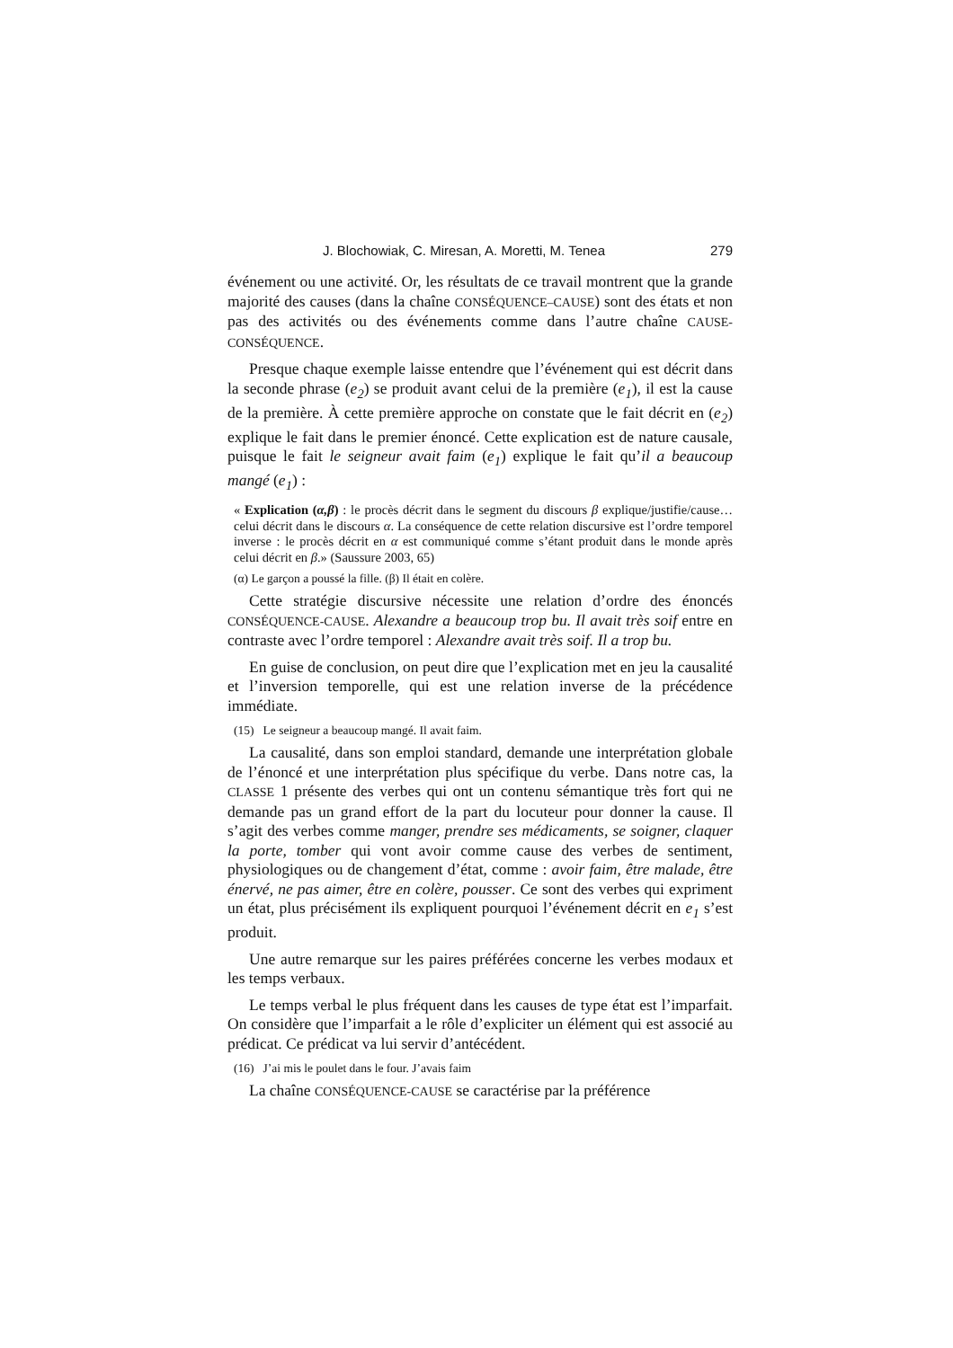J. Blochowiak, C. Miresan, A. Moretti, M. Tenea 279
événement ou une activité. Or, les résultats de ce travail montrent que la grande majorité des causes (dans la chaîne CONSÉQUENCE–CAUSE) sont des états et non pas des activités ou des événements comme dans l’autre chaîne CAUSE-CONSÉQUENCE.
Presque chaque exemple laisse entendre que l’événement qui est décrit dans la seconde phrase (e<sub>2</sub>) se produit avant celui de la première (e<sub>1</sub>), il est la cause de la première. À cette première approche on constate que le fait décrit en (e<sub>2</sub>) explique le fait dans le premier énoncé. Cette explication est de nature causale, puisque le fait le seigneur avait faim (e<sub>1</sub>) explique le fait qu’il a beaucoup mangé (e<sub>1</sub>) :
« Explication (α,β) : le procès décrit dans le segment du discours β explique/justifie/cause… celui décrit dans le discours α. La conséquence de cette relation discursive est l’ordre temporel inverse : le procès décrit en α est communiqué comme s’étant produit dans le monde après celui décrit en β.» (Saussure 2003, 65)
(α) Le garçon a poussé la fille. (β) Il était en colère.
Cette stratégie discursive nécessite une relation d’ordre des énoncés CONSÉQUENCE-CAUSE. Alexandre a beaucoup trop bu. Il avait très soif entre en contraste avec l’ordre temporel : Alexandre avait très soif. Il a trop bu.
En guise de conclusion, on peut dire que l’explication met en jeu la causalité et l’inversion temporelle, qui est une relation inverse de la précédence immédiate.
(15) Le seigneur a beaucoup mangé. Il avait faim.
La causalité, dans son emploi standard, demande une interprétation globale de l’énoncé et une interprétation plus spécifique du verbe. Dans notre cas, la CLASSE 1 présente des verbes qui ont un contenu sémantique très fort qui ne demande pas un grand effort de la part du locuteur pour donner la cause. Il s’agit des verbes comme manger, prendre ses médicaments, se soigner, claquer la porte, tomber qui vont avoir comme cause des verbes de sentiment, physiologiques ou de changement d’état, comme : avoir faim, être malade, être énervé, ne pas aimer, être en colère, pousser. Ce sont des verbes qui expriment un état, plus précisément ils expliquent pourquoi l’événement décrit en e<sub>1</sub> s’est produit.
Une autre remarque sur les paires préférées concerne les verbes modaux et les temps verbaux.
Le temps verbal le plus fréquent dans les causes de type état est l’imparfait. On considère que l’imparfait a le rôle d’expliciter un élément qui est associé au prédicat. Ce prédicat va lui servir d’antécédent.
(16) J’ai mis le poulet dans le four. J’avais faim
La chaîne CONSÉQUENCE-CAUSE se caractérise par la préférence